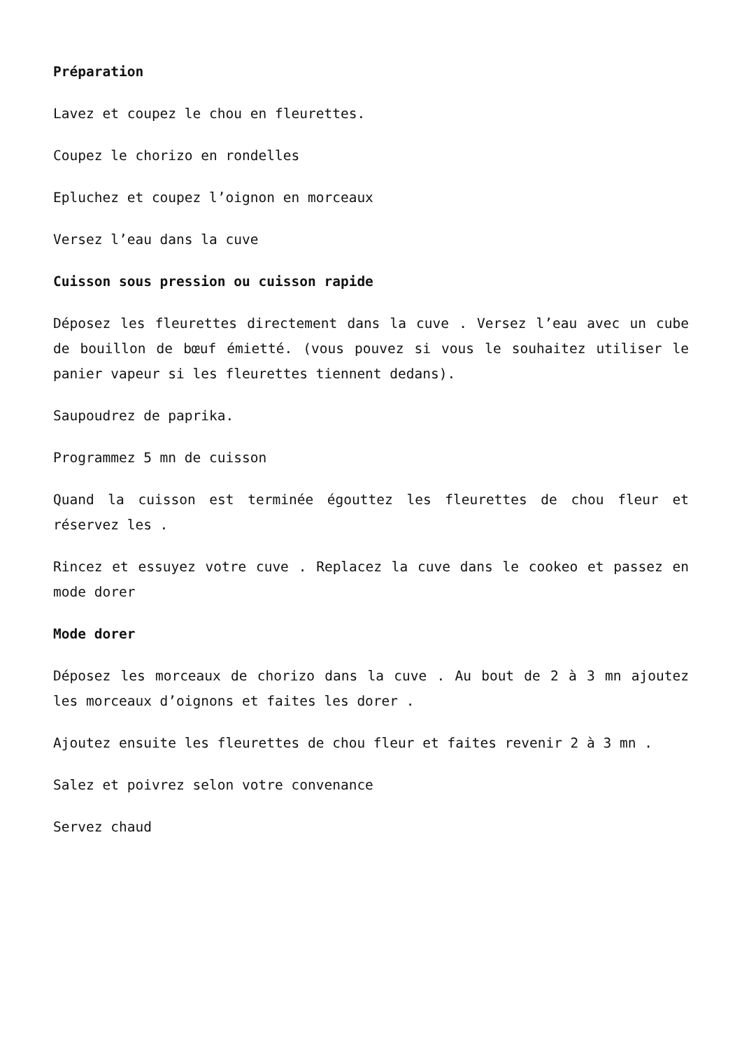Préparation
Lavez et coupez le chou en fleurettes.
Coupez le chorizo en rondelles
Epluchez et coupez l’oignon en morceaux
Versez l’eau dans la cuve
Cuisson sous pression ou cuisson rapide
Déposez les fleurettes directement dans la cuve . Versez l’eau avec un cube de bouillon de bœuf émietté. (vous pouvez si vous le souhaitez utiliser le panier vapeur si les fleurettes tiennent dedans).
Saupoudrez de paprika.
Programmez 5 mn de cuisson
Quand la cuisson est terminée égouttez les fleurettes de chou fleur et réservez les .
Rincez et essuyez votre cuve . Replacez la cuve dans le cookeo et passez en mode dorer
Mode dorer
Déposez les morceaux de chorizo dans la cuve . Au bout de 2 à 3 mn ajoutez les morceaux d’oignons et faites les dorer .
Ajoutez ensuite les fleurettes de chou fleur et faites revenir 2 à 3 mn .
Salez et poivrez selon votre convenance
Servez chaud